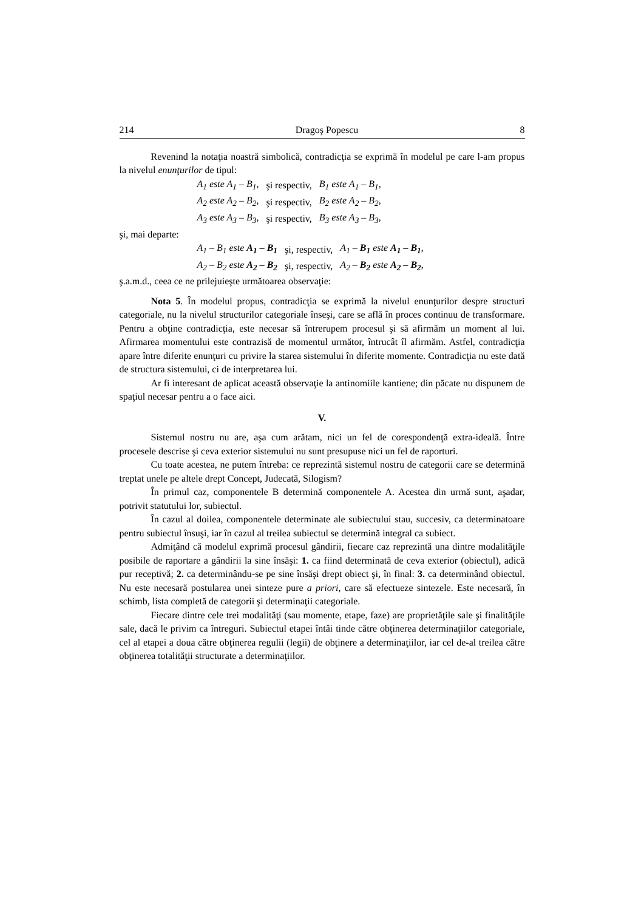214 Dragoş Popescu 8
Revenind la notaţia noastră simbolică, contradicţia se exprimă în modelul pe care l-am propus la nivelul enunţurilor de tipul:
| A<sub>1</sub> este A<sub>1</sub> – B<sub>1</sub> , | şi respectiv, | B<sub>1</sub> este A<sub>1</sub> – B<sub>1</sub> , |
| A<sub>2</sub> este A<sub>2</sub> – B<sub>2</sub> , | şi respectiv, | B<sub>2</sub> este A<sub>2</sub> – B<sub>2</sub> , |
| A<sub>3</sub> este A<sub>3</sub> – B<sub>3</sub> , | şi respectiv, | B<sub>3</sub> este A<sub>3</sub> – B<sub>3</sub> , |
şi, mai departe:
| A<sub>1</sub> – B<sub>1</sub> este A<sub>1</sub> – B<sub>1</sub> | şi, respectiv, | A<sub>1</sub> – B<sub>1</sub> este A<sub>1</sub> – B<sub>1</sub> , |
| A<sub>2</sub> – B<sub>2</sub> este A<sub>2</sub> – B<sub>2</sub> | şi, respectiv, | A<sub>2</sub> – B<sub>2</sub> este A<sub>2</sub> – B<sub>2</sub> , |
ş.a.m.d., ceea ce ne prilejuieşte următoarea observaţie:
Nota 5. În modelul propus, contradicţia se exprimă la nivelul enunţurilor despre structuri categoriale, nu la nivelul structurilor categoriale înseşi, care se află în proces continuu de transformare. Pentru a obţine contradicţia, este necesar să întrerupem procesul şi să afirmăm un moment al lui. Afirmarea momentului este contrazisă de momentul următor, întrucât îl afirmăm. Astfel, contradicţia apare între diferite enunţuri cu privire la starea sistemului în diferite momente. Contradicţia nu este dată de structura sistemului, ci de interpretarea lui.
Ar fi interesant de aplicat această observaţie la antinomiile kantiene; din păcate nu dispunem de spaţiul necesar pentru a o face aici.
V.
Sistemul nostru nu are, aşa cum arătam, nici un fel de corespondenţă extra-ideală. Între procesele descrise şi ceva exterior sistemului nu sunt presupuse nici un fel de raporturi.
Cu toate acestea, ne putem întreba: ce reprezintă sistemul nostru de categorii care se determină treptat unele pe altele drept Concept, Judecată, Silogism?
În primul caz, componentele B determină componentele A. Acestea din urmă sunt, aşadar, potrivit statutului lor, subiectul.
În cazul al doilea, componentele determinate ale subiectului stau, succesiv, ca determinatoare pentru subiectul însuşi, iar în cazul al treilea subiectul se determină integral ca subiect.
Admiţând că modelul exprimă procesul gândirii, fiecare caz reprezintă una dintre modalităţile posibile de raportare a gândirii la sine însăşi: 1. ca fiind determinată de ceva exterior (obiectul), adică pur receptivă; 2. ca determinându-se pe sine însăşi drept obiect şi, în final: 3. ca determinând obiectul. Nu este necesară postularea unei sinteze pure a priori, care să efectueze sintezele. Este necesară, în schimb, lista completă de categorii şi determinaţii categoriale.
Fiecare dintre cele trei modalităţi (sau momente, etape, faze) are proprietăţile sale şi finalităţile sale, dacă le privim ca întreguri. Subiectul etapei întâi tinde către obţinerea determinaţiilor categoriale, cel al etapei a doua către obţinerea regulii (legii) de obţinere a determinaţiilor, iar cel de-al treilea către obţinerea totalităţii structurate a determinaţiilor.